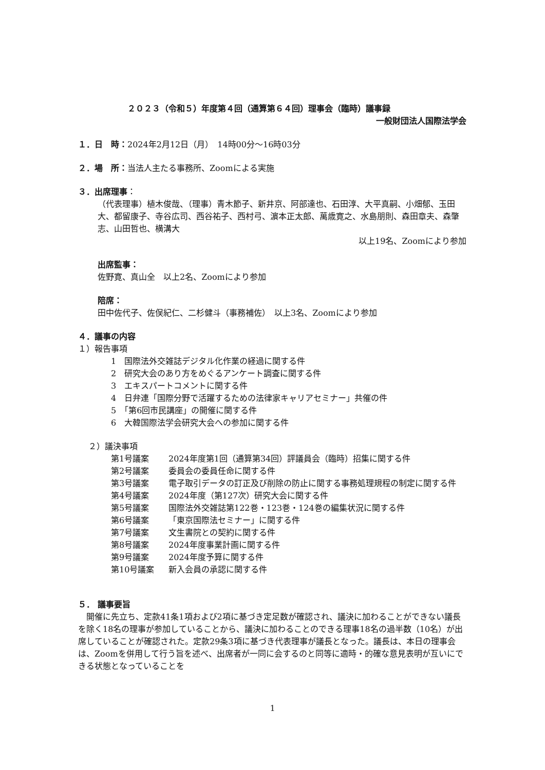２０２３（令和５）年度第４回（通算第６４回）理事会（臨時）議事録
一般財団法人国際法学会
１．日　時：2024年2月12日（月）　14時00分～16時03分
２．場　所：当法人主たる事務所、Zoomによる実施
３．出席理事：
（代表理事）植木俊哉、（理事）青木節子、新井京、阿部達也、石田淳、大平真嗣、小畑郁、玉田大、都留康子、寺谷広司、西谷祐子、西村弓、濵本正太郎、萬歳寛之、水島朋則、森田章夫、森肇志、山田哲也、横溝大
以上19名、Zoomにより参加
出席監事：
佐野寛、真山全　以上2名、Zoomにより参加
陪席：
田中佐代子、佐俣紀仁、二杉健斗（事務補佐）　以上3名、Zoomにより参加
４．議事の内容
１）報告事項
1　国際法外交雑誌デジタル化作業の経過に関する件
2　研究大会のあり方をめぐるアンケート調査に関する件
3　エキスパートコメントに関する件
4　日弁連「国際分野で活躍するための法律家キャリアセミナー」共催の件
5　「第6回市民講座」の開催に関する件
6　大韓国際法学会研究大会への参加に関する件
２）議決事項
第1号議案 2024年度第1回（通算第34回）評議員会（臨時）招集に関する件
第2号議案 委員会の委員任命に関する件
第3号議案 電子取引データの訂正及び削除の防止に関する事務処理規程の制定に関する件
第4号議案 2024年度（第127次）研究大会に関する件
第5号議案 国際法外交雑誌第122巻・123巻・124巻の編集状況に関する件
第6号議案 「東京国際法セミナー」に関する件
第7号議案 文生書院との契約に関する件
第8号議案 2024年度事業計画に関する件
第9号議案 2024年度予算に関する件
第10号議案 新入会員の承認に関する件
５． 議事要旨
　開催に先立ち、定款41条1項および2項に基づき定足数が確認され、議決に加わることができない議長を除く18名の理事が参加していることから、議決に加わることのできる理事18名の過半数（10名）が出席していることが確認された。定款29条3項に基づき代表理事が議長となった。議長は、本日の理事会は、Zoomを併用して行う旨を述べ、出席者が一同に会するのと同等に適時・的確な意見表明が互いにできる状態となっていることを
1